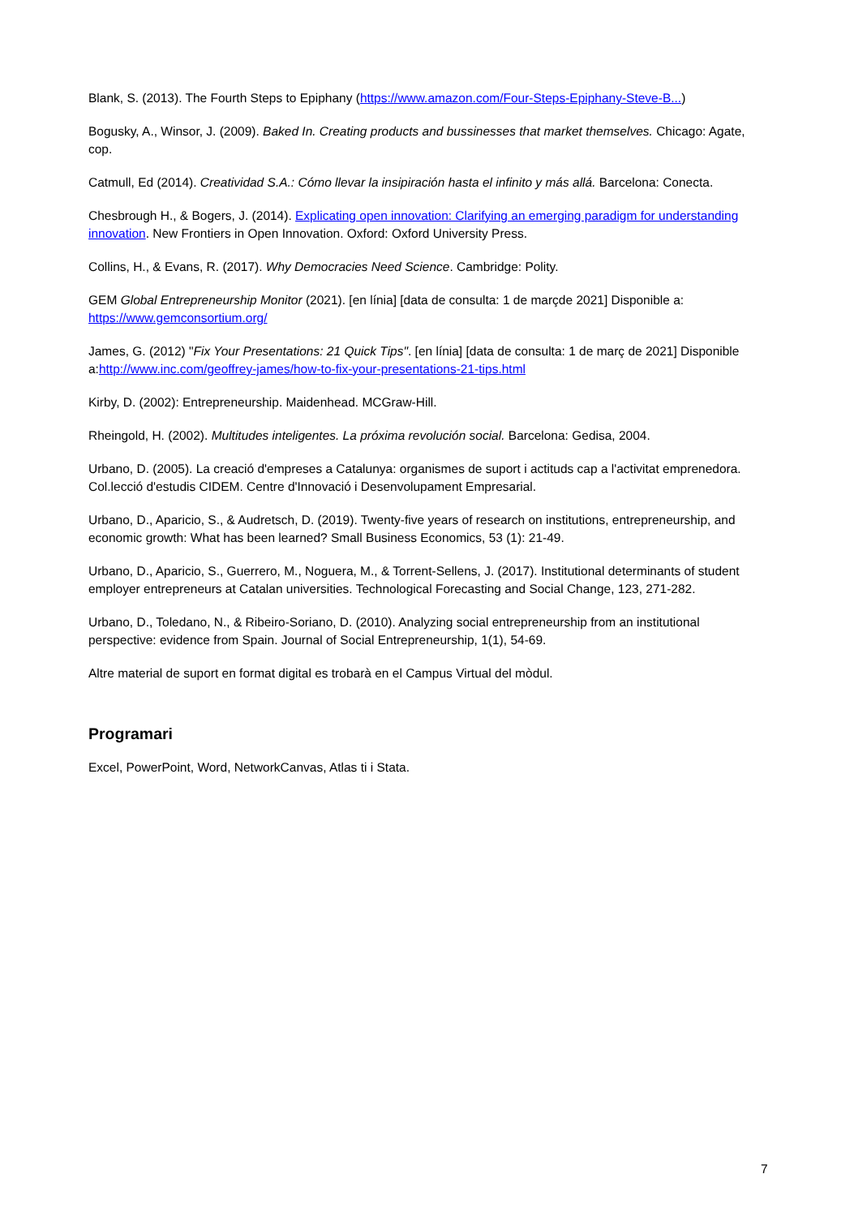Blank, S. (2013). The Fourth Steps to Epiphany (https://www.amazon.com/Four-Steps-Epiphany-Steve-B...)
Bogusky, A., Winsor, J. (2009). Baked In. Creating products and bussinesses that market themselves. Chicago: Agate, cop.
Catmull, Ed (2014). Creatividad S.A.: Cómo llevar la insipiración hasta el infinito y más allá. Barcelona: Conecta.
Chesbrough H., & Bogers, J. (2014). Explicating open innovation: Clarifying an emerging paradigm for understanding innovation. New Frontiers in Open Innovation. Oxford: Oxford University Press.
Collins, H., & Evans, R. (2017). Why Democracies Need Science. Cambridge: Polity.
GEM Global Entrepreneurship Monitor (2021). [en línia] [data de consulta: 1 de marçde 2021] Disponible a: https://www.gemconsortium.org/
James, G. (2012) "Fix Your Presentations: 21 Quick Tips". [en línia] [data de consulta: 1 de març de 2021] Disponible a:http://www.inc.com/geoffrey-james/how-to-fix-your-presentations-21-tips.html
Kirby, D. (2002): Entrepreneurship. Maidenhead. MCGraw-Hill.
Rheingold, H. (2002). Multitudes inteligentes. La próxima revolución social. Barcelona: Gedisa, 2004.
Urbano, D. (2005). La creació d'empreses a Catalunya: organismes de suport i actituds cap a l'activitat emprenedora. Col.lecció d'estudis CIDEM. Centre d'Innovació i Desenvolupament Empresarial.
Urbano, D., Aparicio, S., & Audretsch, D. (2019). Twenty-five years of research on institutions, entrepreneurship, and economic growth: What has been learned? Small Business Economics, 53 (1): 21-49.
Urbano, D., Aparicio, S., Guerrero, M., Noguera, M., & Torrent-Sellens, J. (2017). Institutional determinants of student employer entrepreneurs at Catalan universities. Technological Forecasting and Social Change, 123, 271-282.
Urbano, D., Toledano, N., & Ribeiro-Soriano, D. (2010). Analyzing social entrepreneurship from an institutional perspective: evidence from Spain. Journal of Social Entrepreneurship, 1(1), 54-69.
Altre material de suport en format digital es trobarà en el Campus Virtual del mòdul.
Programari
Excel, PowerPoint, Word, NetworkCanvas, Atlas ti i Stata.
7